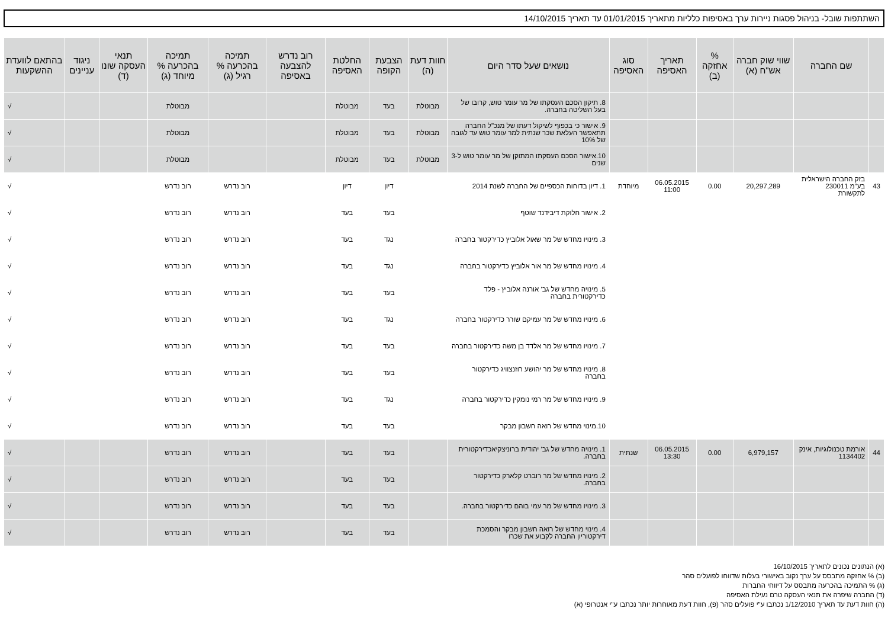השתתפות שובל- בניהול פסגות ניירות ערך באסיפות כלליות מתאריך 01/01/2015 עד תאריך 14/10/2015
| | שם החברה | שווי שוק חברה אש"ח (א) | % אחזקה (ב) | תאריך האסיפה | סוג האסיפה | נושאים שעל סדר היום | חוות דעת (ה) | הצבעת הקופה | החלטת האסיפה | רוב נדרש להצבעה באסיפה | תמיכה בהכרעה % רגיל (ג) | תמיכה בהכרעה % מיוחד (ג) | תנאי העסקה שונו (ד) | ניגוד עניינים | בהתאם לוועדת ההשקעות |
| --- | --- | --- | --- | --- | --- | --- | --- | --- | --- | --- | --- | --- | --- | --- | --- |
| | | | | | | 8. תיקון הסכם העסקתו של מר עומר טוש, קרובו של בעל השליטה בחברה. | מבוטלת | בעד | מבוטלת | | | מבוטלת | | | √ |
| | | | | | | 9. אישור כי בכפוף לשיקול דעתו של מנכ"ל החברה תתאפשר העלאת שכר שנתית למר עומר טוש עד לגובה של 10% | מבוטלת | בעד | מבוטלת | | | מבוטלת | | | √ |
| | | | | | | 10.אישור הסכם העסקתו המתוקן של מר עומר טוש ל-3 שנים | מבוטלת | בעד | מבוטלת | | | מבוטלת | | | √ |
| 43 | בזק החברה הישראלית בע"מ 230011 לתקשורת | 20,297,289 | 0.00 | 06.05.2015 11:00 | מיוחדת | 1. דיון בדוחות הכספיים של החברה לשנת 2014 | | דיון | דיון | | רוב נדרש | רוב נדרש | | | √ |
| | | | | | | 2. אישור חלוקת דיבידנד שוטף | | בעד | בעד | | רוב נדרש | רוב נדרש | | | √ |
| | | | | | | 3. מינויו מחדש של מר שאול אלוביץ כדירקטור בחברה | | נגד | בעד | | רוב נדרש | רוב נדרש | | | √ |
| | | | | | | 4. מינויו מחדש של מר אור אלוביץ כדירקטור בחברה | | נגד | בעד | | רוב נדרש | רוב נדרש | | | √ |
| | | | | | | 5. מינויה מחדש של גב' אורנה אלוביץ - פלד כדירקטורית בחברה | | בעד | בעד | | רוב נדרש | רוב נדרש | | | √ |
| | | | | | | 6. מינויו מחדש של מר עמיקם שורר כדירקטור בחברה | | נגד | בעד | | רוב נדרש | רוב נדרש | | | √ |
| | | | | | | 7. מינויו מחדש של מר אלדד בן משה כדירקטור בחברה | | בעד | בעד | | רוב נדרש | רוב נדרש | | | √ |
| | | | | | | 8. מינויו מחדש של מר יהושע רוזנצוויג כדירקטור בחברה | | בעד | בעד | | רוב נדרש | רוב נדרש | | | √ |
| | | | | | | 9. מינויו מחדש של מר רמי נומקין כדירקטור בחברה | | נגד | בעד | | רוב נדרש | רוב נדרש | | | √ |
| | | | | | | 10.מינוי מחדש של רואה חשבון מבקר | | בעד | בעד | | רוב נדרש | רוב נדרש | | | √ |
| 44 | אורמת טכנולוגיות, אינק 1134402 | 6,979,157 | 0.00 | 06.05.2015 13:30 | שנתית | 1. מינויה מחדש של גב' יהודית ברוניצקיאכדירקטורית בחברה. | | בעד | בעד | | רוב נדרש | רוב נדרש | | | √ |
| | | | | | | 2. מינויו מחדש של מר רוברט קלארק כדירקטור בחברה. | | בעד | בעד | | רוב נדרש | רוב נדרש | | | √ |
| | | | | | | 3. מינויו מחדש של מר עמי בוהם כדירקטור בחברה. | | בעד | בעד | | רוב נדרש | רוב נדרש | | | √ |
| | | | | | | 4. מינוי מחדש של רואה חשבון מבקר והסמכת דירקטוריון החברה לקבוע את שכרו | | בעד | בעד | | רוב נדרש | רוב נדרש | | | √ |
(א) הנתונים נכונים לתאריך 16/10/2015
(ב) % אחזקה מתבסס על ערך נקוב באישורי בעלות שדווחו לפועלים סהר
(ג) % התמיכה בהכרעה מתבסס על דיווחי החברות
(ד) החברה שיפרה את תנאי העסקה טרם נעילת האסיפה
(ה) חוות דעת עד תאריך 1/12/2010 נכתבו ע"י פועלים סהר (פ), חוות דעת מאוחרות יותר נכתבו ע"י אנטרופי (א)